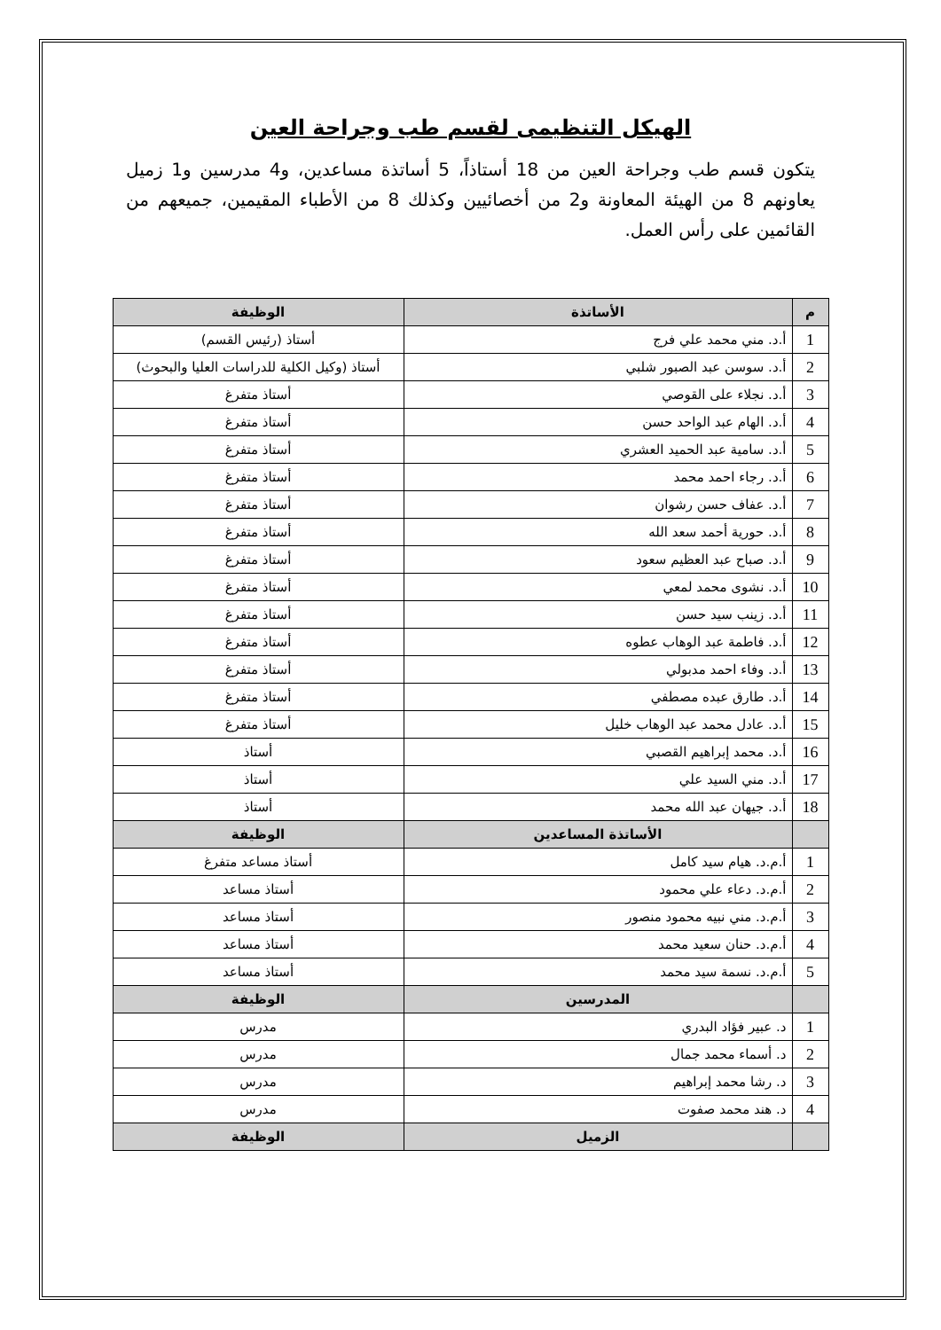الهيكل التنظيمى لقسم طب وجراحة العين
يتكون قسم طب وجراحة العين من 18 أستاذاً، 5 أساتذة مساعدين، و4 مدرسين و1 زميل يعاونهم 8 من الهيئة المعاونة و2 من أخصائيين وكذلك 8 من الأطباء المقيمين، جميعهم من القائمين على رأس العمل.
| م | الأساتذة | الوظيفة |
| --- | --- | --- |
| 1 | أ.د. مني محمد علي فرج | أستاذ (رئيس القسم) |
| 2 | أ.د. سوسن عبد الصبور شلبي | أستاذ (وكيل الكلية للدراسات العليا والبحوث) |
| 3 | أ.د. نجلاء على القوصي | أستاذ متفرغ |
| 4 | أ.د. الهام عبد الواحد حسن | أستاذ متفرغ |
| 5 | أ.د. سامية عبد الحميد العشري | أستاذ متفرغ |
| 6 | أ.د. رجاء احمد محمد | أستاذ متفرغ |
| 7 | أ.د. عفاف حسن رشوان | أستاذ متفرغ |
| 8 | أ.د. حورية أحمد سعد الله | أستاذ متفرغ |
| 9 | أ.د. صباح عبد العظيم سعود | أستاذ متفرغ |
| 10 | أ.د. نشوى محمد لمعي | أستاذ متفرغ |
| 11 | أ.د. زينب سيد حسن | أستاذ متفرغ |
| 12 | أ.د. فاطمة عبد الوهاب عطوه | أستاذ متفرغ |
| 13 | أ.د. وفاء احمد مدبولي | أستاذ متفرغ |
| 14 | أ.د. طارق عبده مصطفي | أستاذ متفرغ |
| 15 | أ.د. عادل محمد عبد الوهاب خليل | أستاذ متفرغ |
| 16 | أ.د. محمد إبراهيم القصبي | أستاذ |
| 17 | أ.د. مني السيد علي | أستاذ |
| 18 | أ.د. جيهان عبد الله محمد | أستاذ |
| | الأساتذة المساعدين | الوظيفة |
| 1 | أ.م.د. هيام سيد كامل | أستاذ مساعد متفرغ |
| 2 | أ.م.د. دعاء علي محمود | أستاذ مساعد |
| 3 | أ.م.د. مني نبيه محمود منصور | أستاذ مساعد |
| 4 | أ.م.د. حنان سعيد محمد | أستاذ مساعد |
| 5 | أ.م.د. نسمة سيد محمد | أستاذ مساعد |
| | المدرسين | الوظيفة |
| 1 | د. عبير فؤاد البدري | مدرس |
| 2 | د. أسماء محمد جمال | مدرس |
| 3 | د. رشا محمد إبراهيم | مدرس |
| 4 | د. هند محمد صفوت | مدرس |
| | الزميل | الوظيفة |